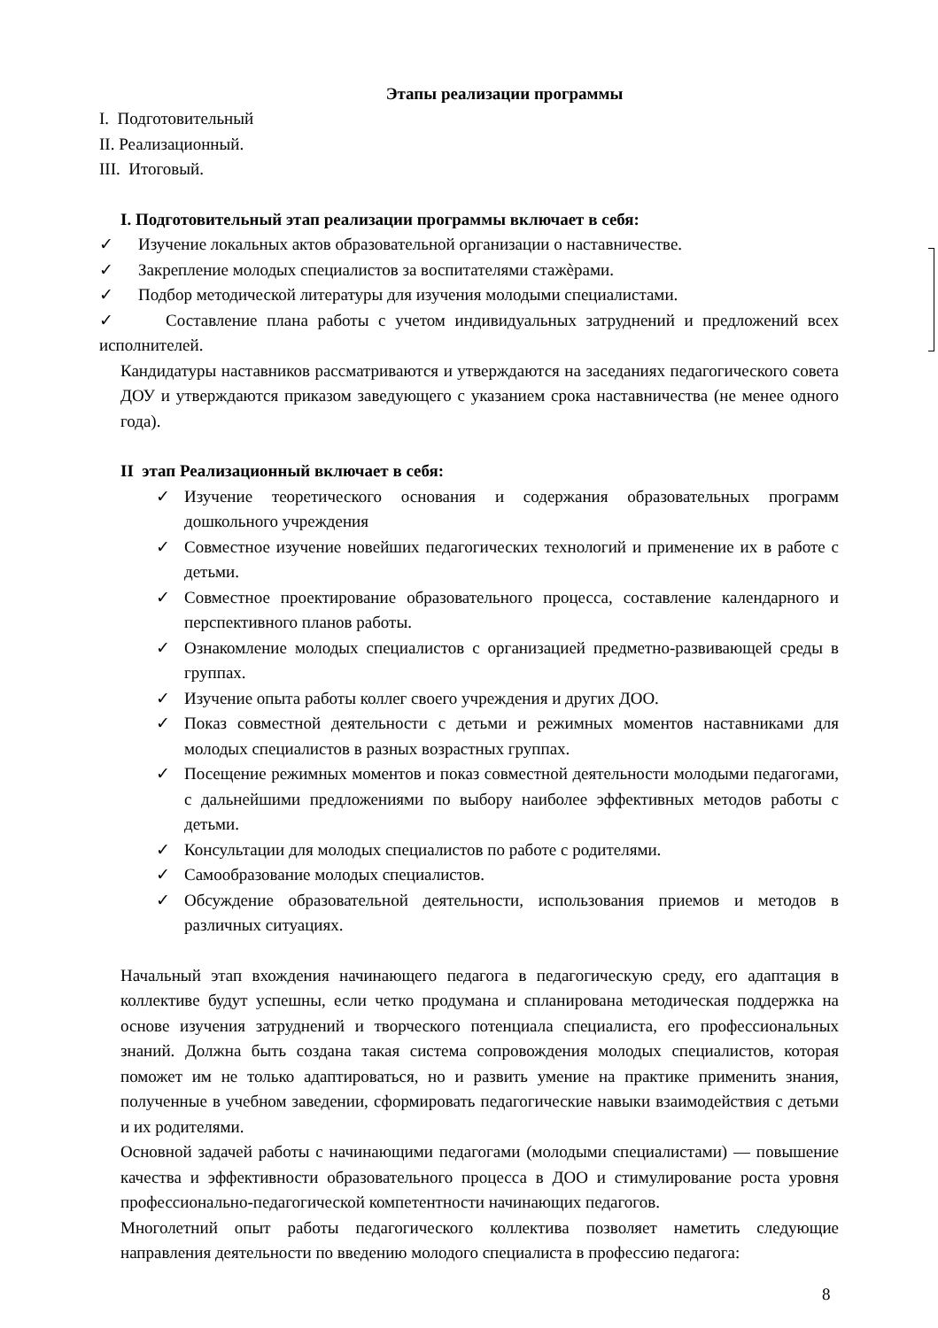Этапы реализации программы
I. Подготовительный
II. Реализационный.
III. Итоговый.
I. Подготовительный этап реализации программы включает в себя:
✓ Изучение локальных актов образовательной организации о наставничестве.
✓ Закрепление молодых специалистов за воспитателями стажѐрами.
✓ Подбор методической литературы для изучения молодыми специалистами.
✓ Составление плана работы с учетом индивидуальных затруднений и предложений всех исполнителей.
Кандидатуры наставников рассматриваются и утверждаются на заседаниях педагогического совета ДОУ и утверждаются приказом заведующего с указанием срока наставничества (не менее одного года).
II этап Реализационный включает в себя:
✓ Изучение теоретического основания и содержания образовательных программ дошкольного учреждения
✓ Совместное изучение новейших педагогических технологий и применение их в работе с детьми.
✓ Совместное проектирование образовательного процесса, составление календарного и перспективного планов работы.
✓ Ознакомление молодых специалистов с организацией предметно-развивающей среды в группах.
✓ Изучение опыта работы коллег своего учреждения и других ДОО.
✓ Показ совместной деятельности с детьми и режимных моментов наставниками для молодых специалистов в разных возрастных группах.
✓ Посещение режимных моментов и показ совместной деятельности молодыми педагогами, с дальнейшими предложениями по выбору наиболее эффективных методов работы с детьми.
✓ Консультации для молодых специалистов по работе с родителями.
✓ Самообразование молодых специалистов.
✓ Обсуждение образовательной деятельности, использования приемов и методов в различных ситуациях.
Начальный этап вхождения начинающего педагога в педагогическую среду, его адаптация в коллективе будут успешны, если четко продумана и спланирована методическая поддержка на основе изучения затруднений и творческого потенциала специалиста, его профессиональных знаний. Должна быть создана такая система сопровождения молодых специалистов, которая поможет им не только адаптироваться, но и развить умение на практике применить знания, полученные в учебном заведении, сформировать педагогические навыки взаимодействия с детьми и их родителями.
Основной задачей работы с начинающими педагогами (молодыми специалистами) — повышение качества и эффективности образовательного процесса в ДОО и стимулирование роста уровня профессионально-педагогической компетентности начинающих педагогов.
Многолетний опыт работы педагогического коллектива позволяет наметить следующие направления деятельности по введению молодого специалиста в профессию педагога:
8